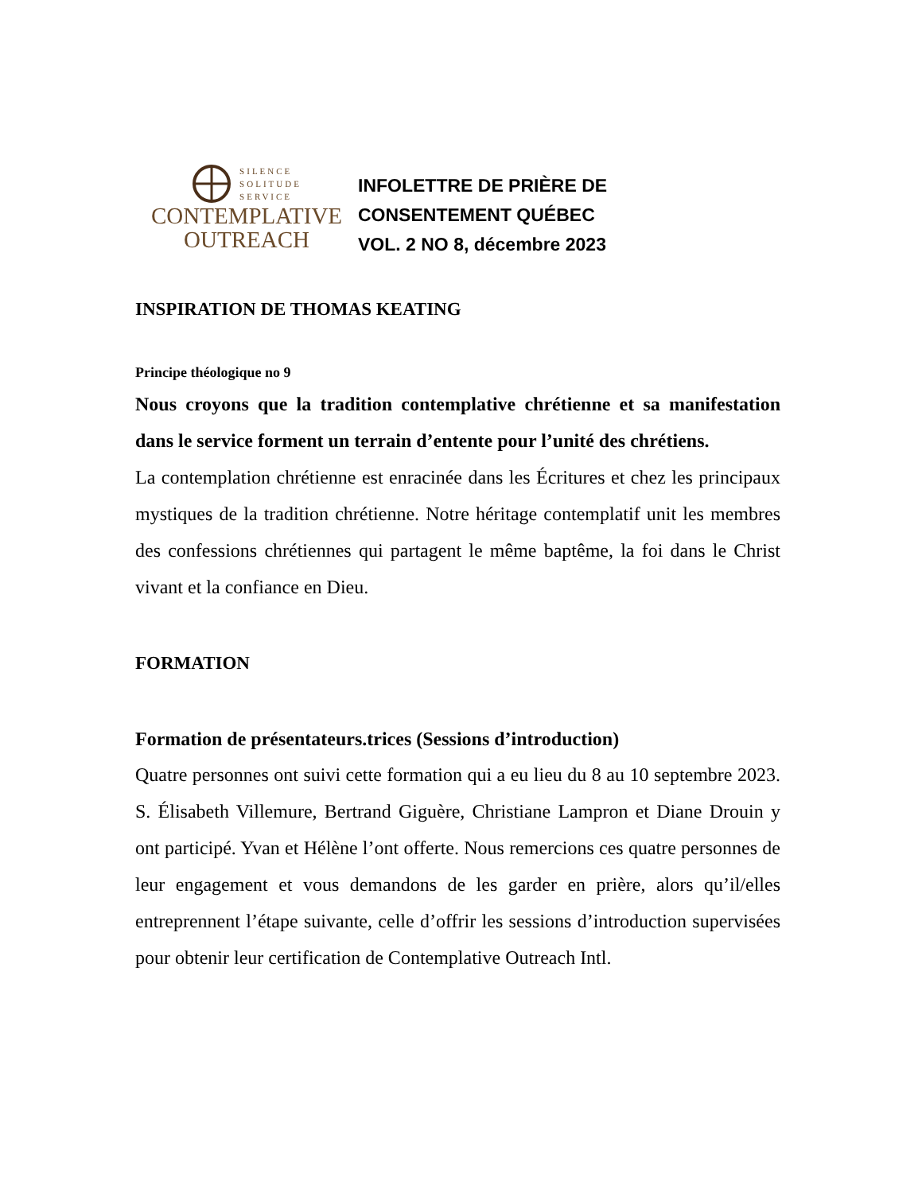SILENCE
SOLITUDE
SERVICE
CONTEMPLATIVE
OUTREACH
INFOLETTRE DE PRIÈRE DE
CONSENTEMENT QUÉBEC
VOL. 2 NO 8, décembre 2023
INSPIRATION DE THOMAS KEATING
Principe théologique no 9
Nous croyons que la tradition contemplative chrétienne et sa manifestation dans le service forment un terrain d’entente pour l’unité des chrétiens.
La contemplation chrétienne est enracinée dans les Écritures et chez les principaux mystiques de la tradition chrétienne. Notre héritage contemplatif unit les membres des confessions chrétiennes qui partagent le même baptême, la foi dans le Christ vivant et la confiance en Dieu.
FORMATION
Formation de présentateurs.trices (Sessions d’introduction)
Quatre personnes ont suivi cette formation qui a eu lieu du 8 au 10 septembre 2023. S. Élisabeth Villemure, Bertrand Giguère, Christiane Lampron et Diane Drouin y ont participé. Yvan et Hélène l’ont offerte. Nous remercions ces quatre personnes de leur engagement et vous demandons de les garder en prière, alors qu’il/elles entreprennent l’étape suivante, celle d’offrir les sessions d’introduction supervisées pour obtenir leur certification de Contemplative Outreach Intl.